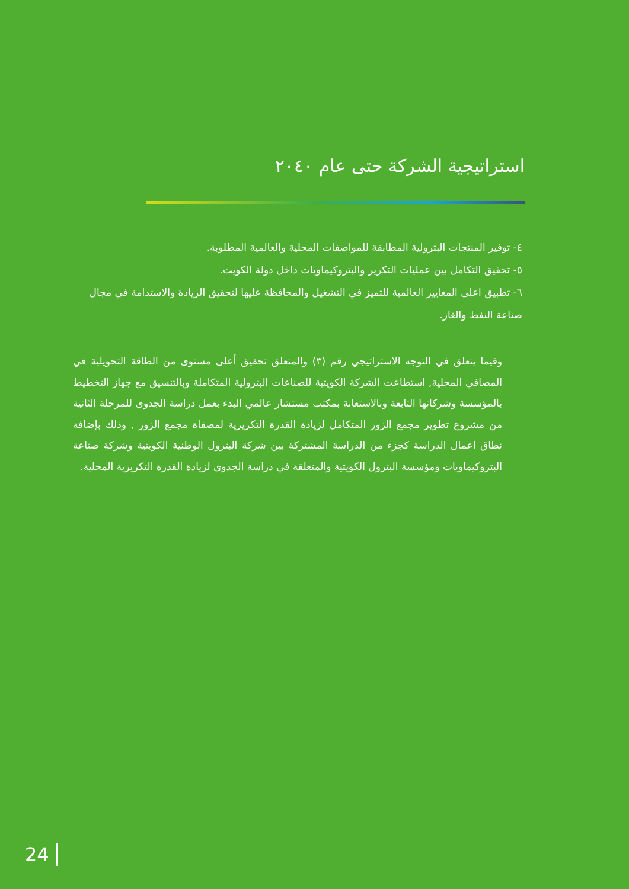استراتيجية الشركة حتى عام ٢٠٤٠
٤- توفير المنتجات البترولية المطابقة للمواصفات المحلية والعالمية المطلوبة.
٥- تحقيق التكامل بين عمليات التكرير والبتروكيماويات داخل دولة الكويت.
٦- تطبيق اعلى المعايير العالمية للتميز في التشغيل والمحافظة عليها لتحقيق الريادة والاستدامة في مجال صناعة النفط والغاز.
وفيما يتعلق في التوجه الاستراتيجي رقم (٣) والمتعلق تحقيق أعلى مستوى من الطاقة التحويلية في المصافي المحلية, استطاعت الشركة الكويتية للصناعات البترولية المتكاملة وبالتنسيق مع جهاز التخطيط بالمؤسسة وشركاتها التابعة وبالاستعانة بمكتب مستشار عالمي البدء بعمل دراسة الجدوى للمرحلة الثانية من مشروع تطوير مجمع الزور المتكامل لزيادة القدرة التكريرية لمصفاة مجمع الزور , وذلك بإضافة نطاق اعمال الدراسة كجزء من الدراسة المشتركة بين شركة البترول الوطنية الكويتية وشركة صناعة البتروكيماويات ومؤسسة البترول الكويتية والمتعلقة في دراسة الجدوى لزيادة القدرة التكريرية المحلية.
24